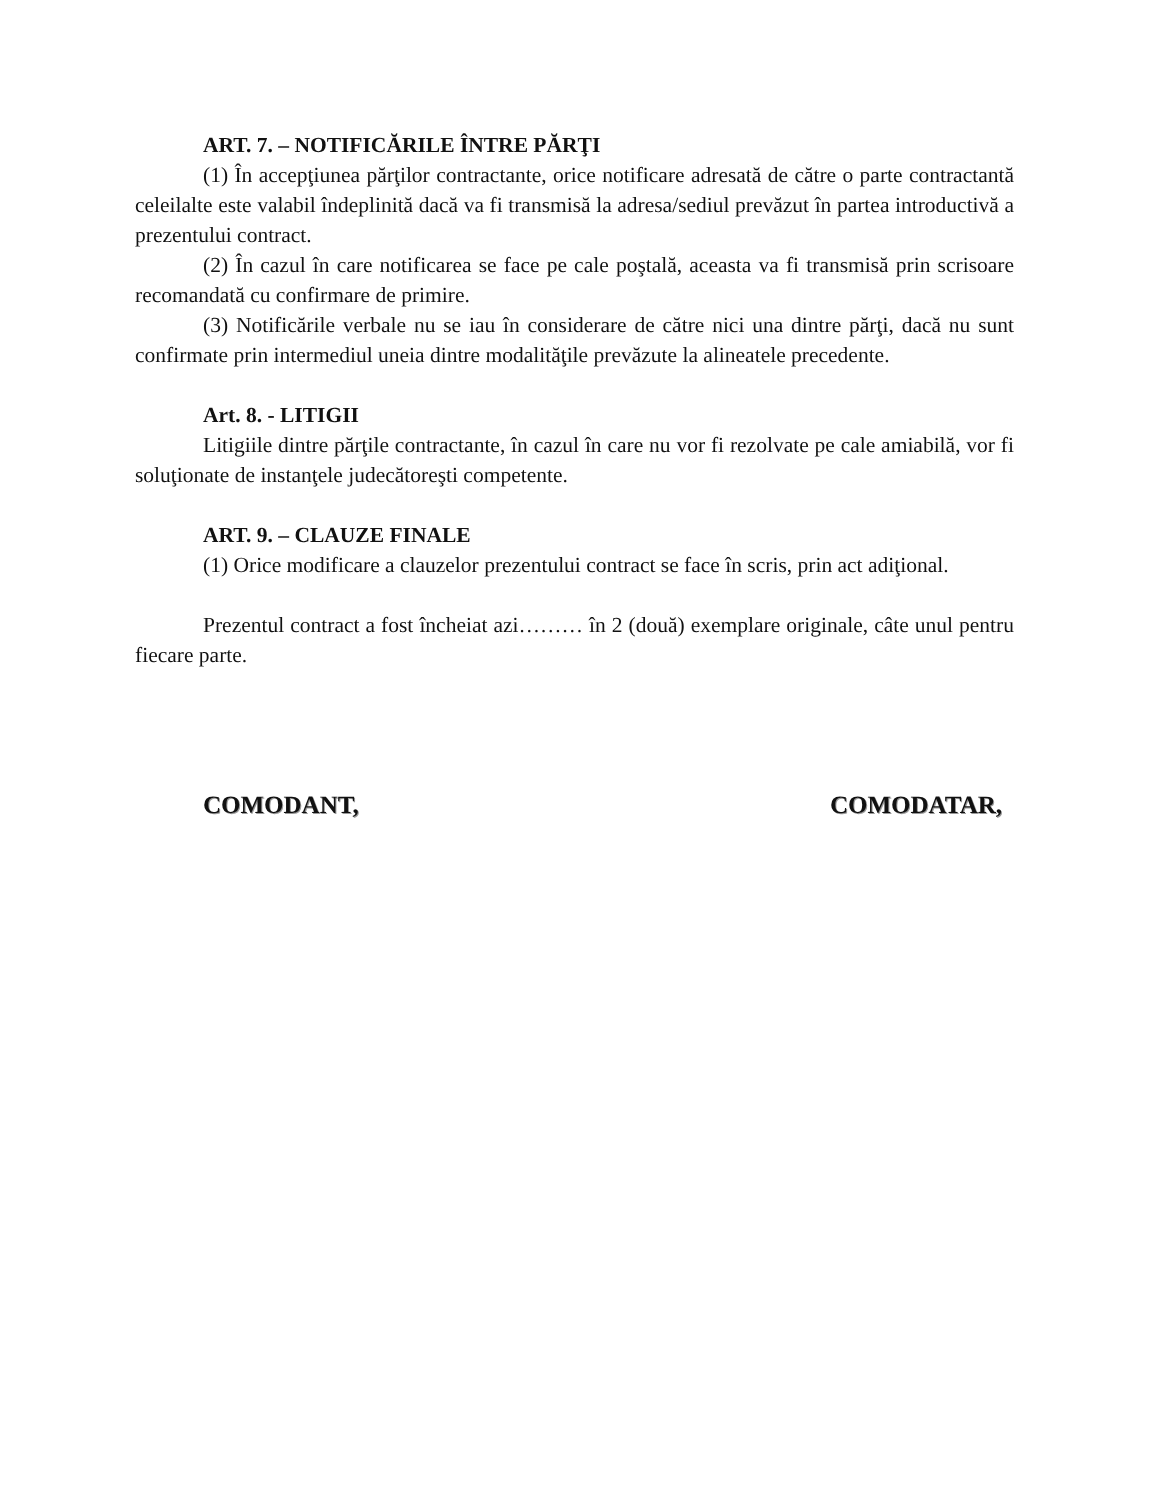ART. 7. – NOTIFICĂRILE ÎNTRE PĂRŢI
(1) În accepţiunea părţilor contractante, orice notificare adresată de către o parte contractantă celeilalte este valabil îndeplinită dacă va fi transmisă la adresa/sediul prevăzut în partea introductivă a prezentului contract.
(2) În cazul în care notificarea se face pe cale poştală, aceasta va fi transmisă prin scrisoare recomandată cu confirmare de primire.
(3) Notificările verbale nu se iau în considerare de către nici una dintre părţi, dacă nu sunt confirmate prin intermediul uneia dintre modalităţile prevăzute la alineatele precedente.
Art. 8. - LITIGII
Litigiile dintre părţile contractante, în cazul în care nu vor fi rezolvate pe cale amiabilă, vor fi soluţionate de instanţele judecătoreşti competente.
ART. 9. – CLAUZE FINALE
(1) Orice modificare a clauzelor prezentului contract se face în scris, prin act adiţional.
Prezentul contract a fost încheiat azi……… în 2 (două) exemplare originale, câte unul pentru fiecare parte.
COMODANT, COMODATAR,